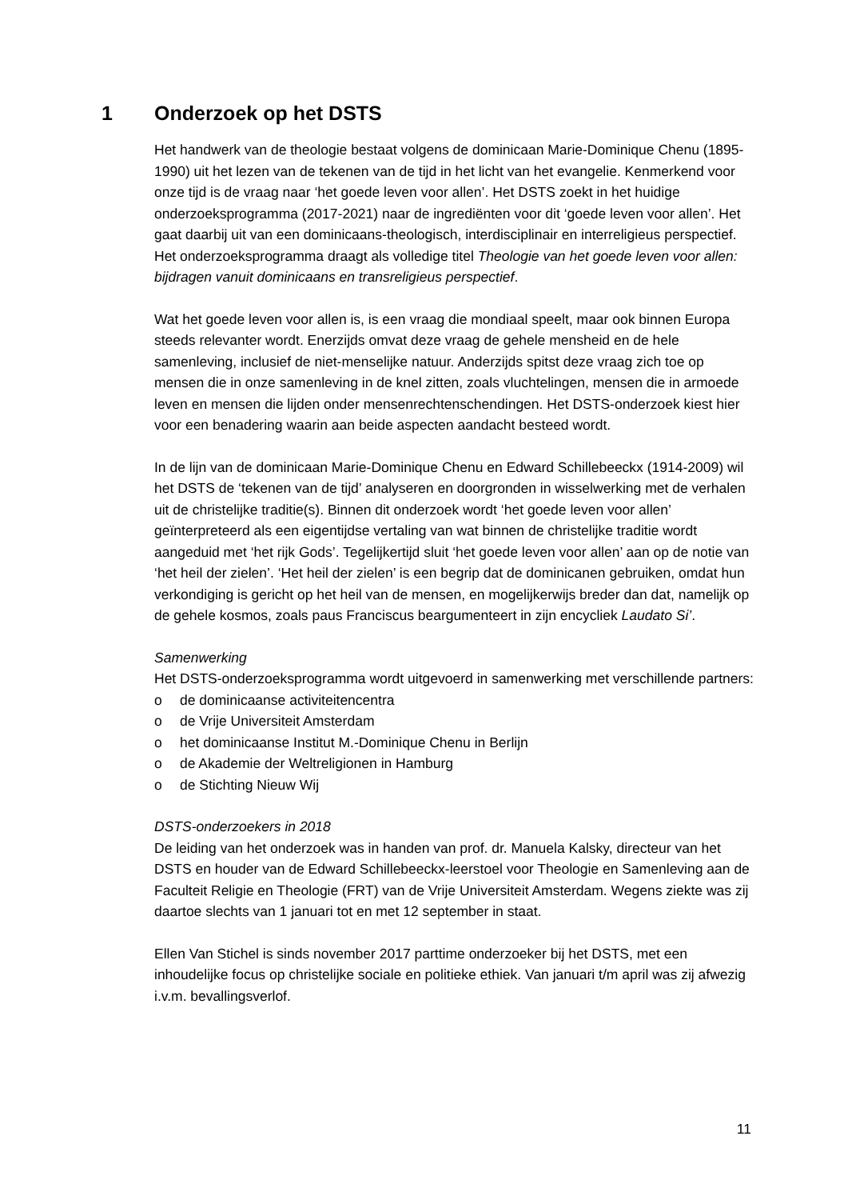1 Onderzoek op het DSTS
Het handwerk van de theologie bestaat volgens de dominicaan Marie-Dominique Chenu (1895-1990) uit het lezen van de tekenen van de tijd in het licht van het evangelie. Kenmerkend voor onze tijd is de vraag naar ‘het goede leven voor allen’. Het DSTS zoekt in het huidige onderzoeksprogramma (2017-2021) naar de ingrediënten voor dit ‘goede leven voor allen’. Het gaat daarbij uit van een dominicaans-theologisch, interdisciplinair en interreligieus perspectief. Het onderzoeksprogramma draagt als volledige titel Theologie van het goede leven voor allen: bijdragen vanuit dominicaans en transreligieus perspectief.
Wat het goede leven voor allen is, is een vraag die mondiaal speelt, maar ook binnen Europa steeds relevanter wordt. Enerzijds omvat deze vraag de gehele mensheid en de hele samenleving, inclusief de niet-menselijke natuur. Anderzijds spitst deze vraag zich toe op mensen die in onze samenleving in de knel zitten, zoals vluchtelingen, mensen die in armoede leven en mensen die lijden onder mensenrechtenschendingen. Het DSTS-onderzoek kiest hier voor een benadering waarin aan beide aspecten aandacht besteed wordt.
In de lijn van de dominicaan Marie-Dominique Chenu en Edward Schillebeeckx (1914-2009) wil het DSTS de ‘tekenen van de tijd’ analyseren en doorgronden in wisselwerking met de verhalen uit de christelijke traditie(s). Binnen dit onderzoek wordt ‘het goede leven voor allen’ geïnterpreteerd als een eigentijdse vertaling van wat binnen de christelijke traditie wordt aangeduid met ‘het rijk Gods’. Tegelijkertijd sluit ‘het goede leven voor allen’ aan op de notie van ‘het heil der zielen’. ‘Het heil der zielen’ is een begrip dat de dominicanen gebruiken, omdat hun verkondiging is gericht op het heil van de mensen, en mogelijkerwijs breder dan dat, namelijk op de gehele kosmos, zoals paus Franciscus beargumenteert in zijn encycliek Laudato Si’.
Samenwerking
Het DSTS-onderzoeksprogramma wordt uitgevoerd in samenwerking met verschillende partners:
o de dominicaanse activiteitencentra
o de Vrije Universiteit Amsterdam
o het dominicaanse Institut M.-Dominique Chenu in Berlijn
o de Akademie der Weltreligionen in Hamburg
o de Stichting Nieuw Wij
DSTS-onderzoekers in 2018
De leiding van het onderzoek was in handen van prof. dr. Manuela Kalsky, directeur van het DSTS en houder van de Edward Schillebeeckx-leerstoel voor Theologie en Samenleving aan de Faculteit Religie en Theologie (FRT) van de Vrije Universiteit Amsterdam. Wegens ziekte was zij daartoe slechts van 1 januari tot en met 12 september in staat.
Ellen Van Stichel is sinds november 2017 parttime onderzoeker bij het DSTS, met een inhoudelijke focus op christelijke sociale en politieke ethiek. Van januari t/m april was zij afwezig i.v.m. bevallingsverlof.
11